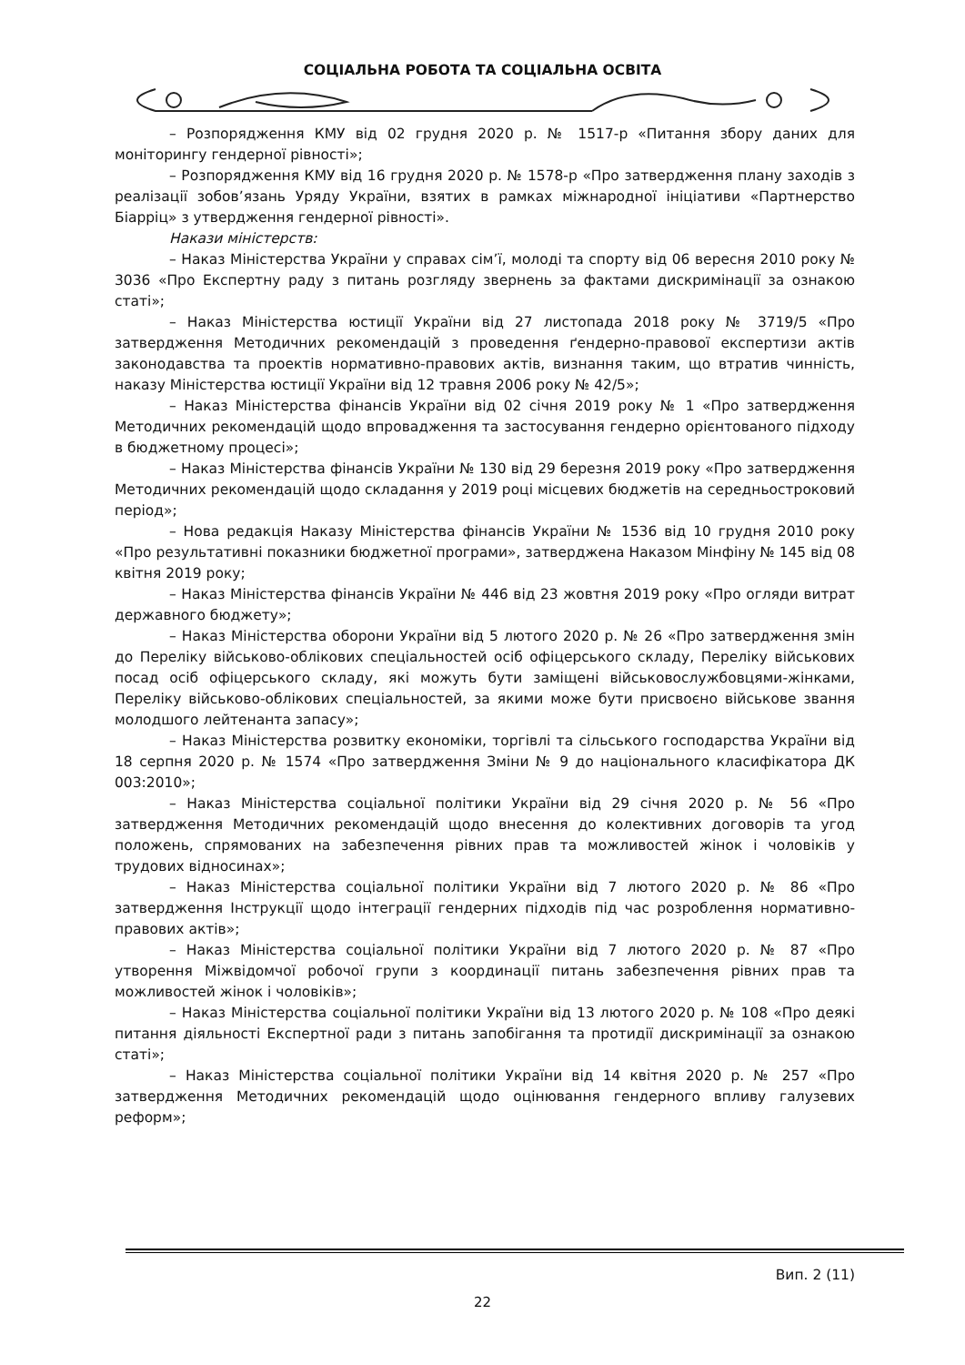СОЦІАЛЬНА РОБОТА ТА СОЦІАЛЬНА ОСВІТА
– Розпорядження КМУ від 02 грудня 2020 р. № 1517-р «Питання збору даних для моніторингу гендерної рівності»;
– Розпорядження КМУ від 16 грудня 2020 р. № 1578-р «Про затвердження плану заходів з реалізації зобов’язань Уряду України, взятих в рамках міжнародної ініціативи «Партнерство Біарріц» з утвердження гендерної рівності».
Накази міністерств:
– Наказ Міністерства України у справах сім’ї, молоді та спорту від 06 вересня 2010 року № 3036 «Про Експертну раду з питань розгляду звернень за фактами дискримінації за ознакою статі»;
– Наказ Міністерства юстиції України від 27 листопада 2018 року № 3719/5 «Про затвердження Методичних рекомендацій з проведення ґендерно-правової експертизи актів законодавства та проектів нормативно-правових актів, визнання таким, що втратив чинність, наказу Міністерства юстиції України від 12 травня 2006 року № 42/5»;
– Наказ Міністерства фінансів України від 02 січня 2019 року № 1 «Про затвердження Методичних рекомендацій щодо впровадження та застосування гендерно орієнтованого підходу в бюджетному процесі»;
– Наказ Міністерства фінансів України № 130 від 29 березня 2019 року «Про затвердження Методичних рекомендацій щодо складання у 2019 році місцевих бюджетів на середньостроковий період»;
– Нова редакція Наказу Міністерства фінансів України № 1536 від 10 грудня 2010 року «Про результативні показники бюджетної програми», затверджена Наказом Мінфіну № 145 від 08 квітня 2019 року;
– Наказ Міністерства фінансів України № 446 від 23 жовтня 2019 року «Про огляди витрат державного бюджету»;
– Наказ Міністерства оборони України від 5 лютого 2020 р. № 26 «Про затвердження змін до Переліку військово-облікових спеціальностей осіб офіцерського складу, Переліку військових посад осіб офіцерського складу, які можуть бути заміщені військовослужбовцями-жінками, Переліку військово-облікових спеціальностей, за якими може бути присвоєно військове звання молодшого лейтенанта запасу»;
– Наказ Міністерства розвитку економіки, торгівлі та сільського господарства України від 18 серпня 2020 р. № 1574 «Про затвердження Зміни № 9 до національного класифікатора ДК 003:2010»;
– Наказ Міністерства соціальної політики України від 29 січня 2020 р. № 56 «Про затвердження Методичних рекомендацій щодо внесення до колективних договорів та угод положень, спрямованих на забезпечення рівних прав та можливостей жінок і чоловіків у трудових відносинах»;
– Наказ Міністерства соціальної політики України від 7 лютого 2020 р. № 86 «Про затвердження Інструкції щодо інтеграції гендерних підходів під час розроблення нормативно-правових актів»;
– Наказ Міністерства соціальної політики України від 7 лютого 2020 р. № 87 «Про утворення Міжвідомчої робочої групи з координації питань забезпечення рівних прав та можливостей жінок і чоловіків»;
– Наказ Міністерства соціальної політики України від 13 лютого 2020 р. № 108 «Про деякі питання діяльності Експертної ради з питань запобігання та протидії дискримінації за ознакою статі»;
– Наказ Міністерства соціальної політики України від 14 квітня 2020 р. № 257 «Про затвердження Методичних рекомендацій щодо оцінювання гендерного впливу галузевих реформ»;
Вип. 2 (11)
22